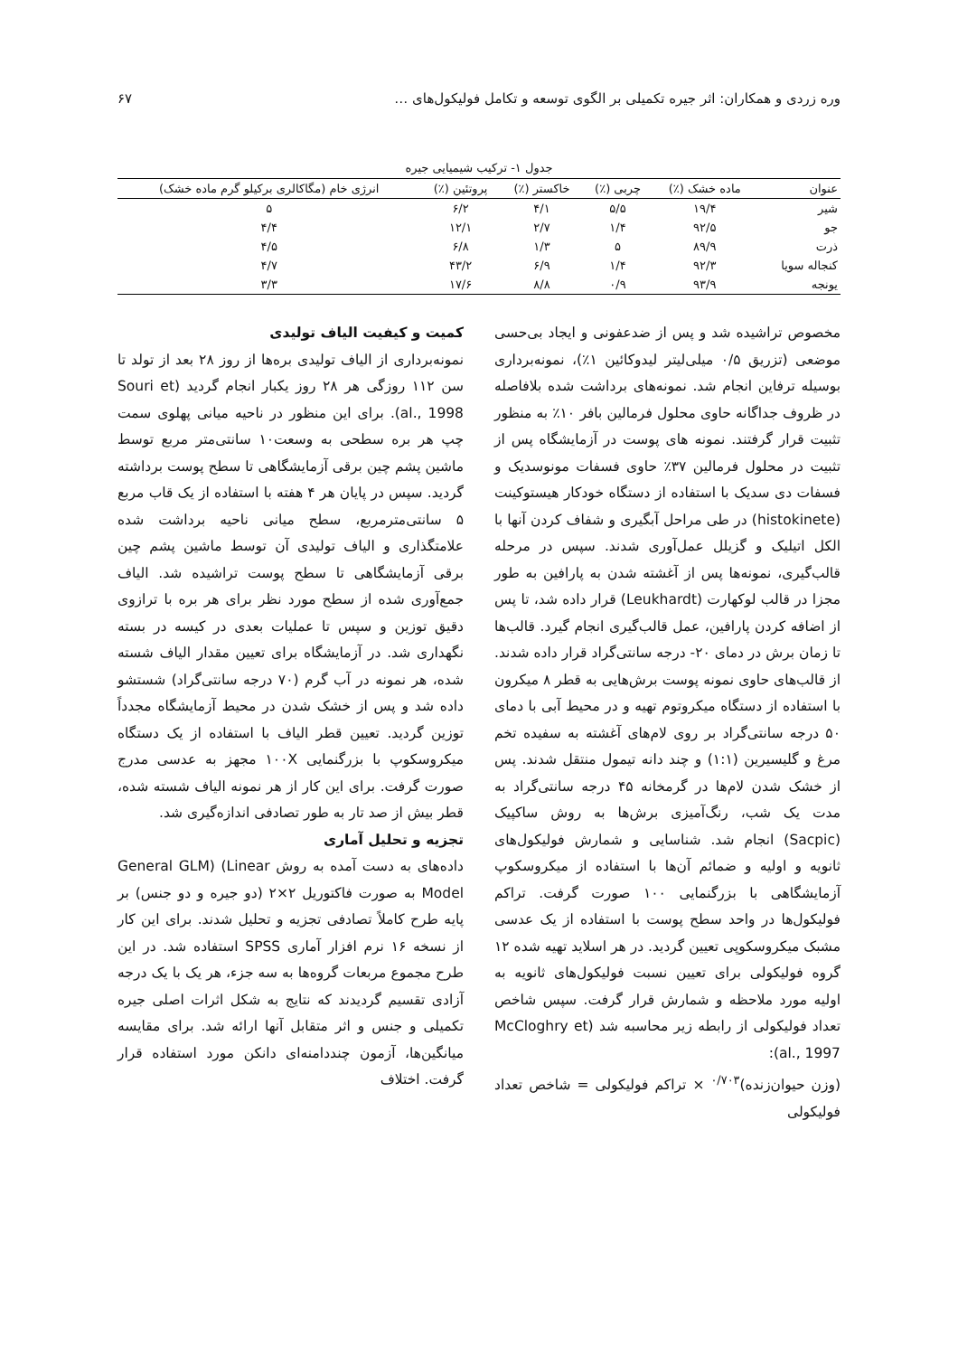وره زردی و همکاران: اثر جیره تکمیلی بر الگوی توسعه و تکامل فولیکول‌های … ۶۷
جدول ۱- ترکیب شیمیایی جیره
| عنوان | ماده خشک (٪) | چربی (٪) | خاکستر (٪) | پروتئین (٪) | انرژی خام (مگاکالری برکیلو گرم ماده خشک) |
| --- | --- | --- | --- | --- | --- |
| شیر | ۱۹/۴ | ۵/۵ | ۴/۱ | ۶/۲ | ۵ |
| جو | ۹۲/۵ | ۱/۴ | ۲/۷ | ۱۲/۱ | ۴/۴ |
| ذرت | ۸۹/۹ | ۵ | ۱/۳ | ۶/۸ | ۴/۵ |
| کنجاله سویا | ۹۲/۳ | ۱/۴ | ۶/۹ | ۴۳/۲ | ۴/۷ |
| یونجه | ۹۳/۹ | ۰/۹ | ۸/۸ | ۱۷/۶ | ۳/۳ |
مخصوص تراشیده شد و پس از ضدعفونی و ایجاد بی‌حسی موضعی (تزریق ۰/۵ میلی‌لیتر لیدوکائین ۱٪)، نمونه‌برداری بوسیله ترفاین انجام شد. نمونه‌های برداشت شده بلافاصله در ظروف جداگانه حاوی محلول فرمالین بافر ۱۰٪ به منظور تثبیت قرار گرفتند. نمونه های پوست در آزمایشگاه پس از تثبیت در محلول فرمالین ۳۷٪ حاوی فسفات مونوسدیک و فسفات دی سدیک با استفاده از دستگاه خودکار هیستوکینت (histokinete) در طی مراحل آبگیری و شفاف کردن آنها با الکل اتیلیک و گزیلل عمل‌آوری شدند. سپس در مرحله قالب‌گیری، نمونه‌ها پس از آغشته شدن به پارافین به طور مجزا در قالب لوکهارت (Leukhardt) قرار داده شد، تا پس از اضافه کردن پارافین، عمل قالب‌گیری انجام گیرد. قالب‌ها تا زمان برش در دمای ۲۰- درجه سانتی‌گراد قرار داده شدند. از قالب‌های حاوی نمونه پوست برش‌هایی به قطر ۸ میکرون با استفاده از دستگاه میکروتوم تهیه و در محیط آبی با دمای ۵۰ درجه سانتی‌گراد بر روی لام‌های آغشته به سفیده تخم مرغ و گلیسیرین (۱:۱) و چند دانه تیمول منتقل شدند. پس از خشک شدن لام‌ها در گرمخانه ۴۵ درجه سانتی‌گراد به مدت یک شب، رنگ‌آمیزی برش‌ها به روش ساکپیک (Sacpic) انجام شد. شناسایی و شمارش فولیکول‌های ثانویه و اولیه و ضمائم آن‌ها با استفاده از میکروسکوپ آزمایشگاهی با بزرگنمایی ۱۰۰ صورت گرفت. تراکم فولیکول‌ها در واحد سطح پوست با استفاده از یک عدسی مشبک میکروسکوپی تعیین گردید. در هر اسلاید تهیه شده ۱۲ گروه فولیکولی برای تعیین نسبت فولیکول‌های ثانویه به اولیه مورد ملاحظه و شمارش قرار گرفت. سپس شاخص تعداد فولیکولی از رابطه زیر محاسبه شد (McCloghry et al., 1997):
(وزن حیوان‌زنده)<sup>۰/۷۰۳</sup> × تراکم فولیکولی = شاخص تعداد فولیکولی
کمیت و کیفیت الیاف تولیدی
نمونه‌برداری از الیاف تولیدی بره‌ها از روز ۲۸ بعد از تولد تا سن ۱۱۲ روزگی هر ۲۸ روز یکبار انجام گردید (Souri et al., 1998). برای این منظور در ناحیه میانی پهلوی سمت چپ هر بره سطحی به وسعت۱۰ سانتی‌متر مربع توسط ماشین پشم چین برقی آزمایشگاهی تا سطح پوست برداشته گردید. سپس در پایان هر ۴ هفته با استفاده از یک قاب مربع ۵ سانتی‌مترمربع، سطح میانی ناحیه برداشت شده علامتگذاری و الیاف تولیدی آن توسط ماشین پشم چین برقی آزمایشگاهی تا سطح پوست تراشیده شد. الیاف جمع‌آوری شده از سطح مورد نظر برای هر بره با ترازوی دقیق توزین و سپس تا عملیات بعدی در کیسه در بسته نگهداری شد. در آزمایشگاه برای تعیین مقدار الیاف شسته شده، هر نمونه در آب گرم (۷۰ درجه سانتی‌گراد) شستشو داده شد و پس از خشک شدن در محیط آزمایشگاه مجدداً توزین گردید. تعیین قطر الیاف با استفاده از یک دستگاه میکروسکوپ با بزرگنمایی ۱۰۰X مجهز به عدسی مدرج صورت گرفت. برای این کار از هر نمونه الیاف شسته شده، قطر بیش از صد تار به طور تصادفی اندازه‌گیری شد.
تجزیه و تحلیل آماری
داده‌های به دست آمده به روش General GLM) (Linear Model به صورت فاکتوریل ۲×۲ (دو جیره و دو جنس) بر پایه طرح کاملاً تصادفی تجزیه و تحلیل شدند. برای این کار از نسخه ۱۶ نرم افزار آماری SPSS استفاده شد. در این طرح مجموع مربعات گروه‌ها به سه جزء، هر یک با یک درجه آزادی تقسیم گردیدند که نتایج به شکل اثرات اصلی جیره تکمیلی و جنس و اثر متقابل آنها ارائه شد. برای مقایسه میانگین‌ها، آزمون چنددامنه‌ای دانکن مورد استفاده قرار گرفت. اختلاف